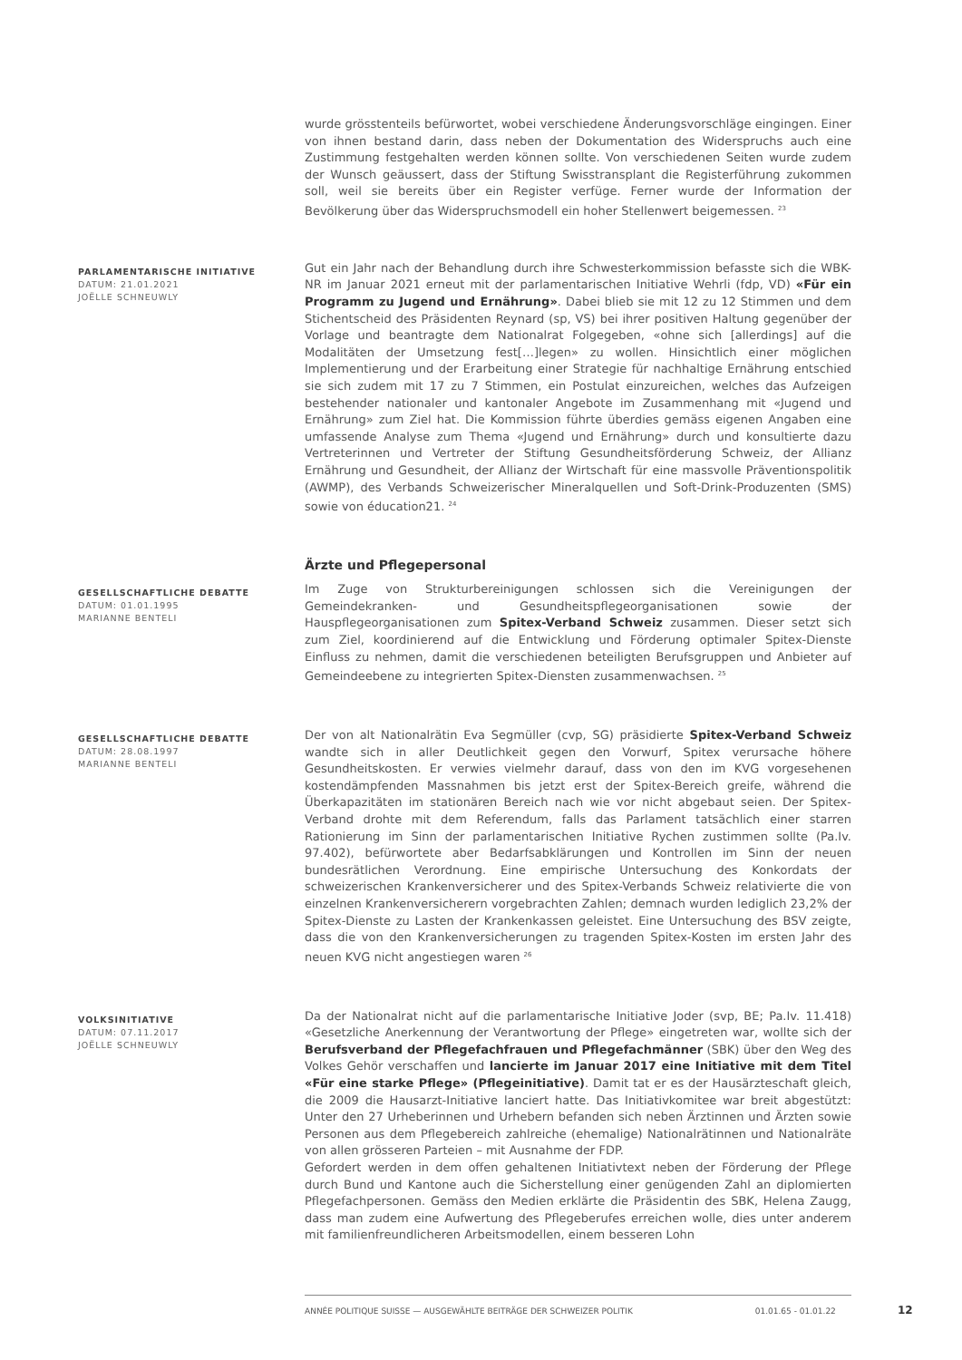wurde grösstenteils befürwortet, wobei verschiedene Änderungsvorschläge eingingen. Einer von ihnen bestand darin, dass neben der Dokumentation des Widerspruchs auch eine Zustimmung festgehalten werden können sollte. Von verschiedenen Seiten wurde zudem der Wunsch geäussert, dass der Stiftung Swisstransplant die Registerführung zukommen soll, weil sie bereits über ein Register verfüge. Ferner wurde der Information der Bevölkerung über das Widerspruchsmodell ein hoher Stellenwert beigemessen. <sup>23</sup>
PARLAMENTARISCHE INITIATIVE
DATUM: 21.01.2021
JOËLLE SCHNEUWLY
Gut ein Jahr nach der Behandlung durch ihre Schwesterkommission befasste sich die WBK-NR im Januar 2021 erneut mit der parlamentarischen Initiative Wehrli (fdp, VD) «Für ein Programm zu Jugend und Ernährung». Dabei blieb sie mit 12 zu 12 Stimmen und dem Stichentscheid des Präsidenten Reynard (sp, VS) bei ihrer positiven Haltung gegenüber der Vorlage und beantragte dem Nationalrat Folgegeben, «ohne sich [allerdings] auf die Modalitäten der Umsetzung fest[…]legen» zu wollen. Hinsichtlich einer möglichen Implementierung und der Erarbeitung einer Strategie für nachhaltige Ernährung entschied sie sich zudem mit 17 zu 7 Stimmen, ein Postulat einzureichen, welches das Aufzeigen bestehender nationaler und kantonaler Angebote im Zusammenhang mit «Jugend und Ernährung» zum Ziel hat. Die Kommission führte überdies gemäss eigenen Angaben eine umfassende Analyse zum Thema «Jugend und Ernährung» durch und konsultierte dazu Vertreterinnen und Vertreter der Stiftung Gesundheitsförderung Schweiz, der Allianz Ernährung und Gesundheit, der Allianz der Wirtschaft für eine massvolle Präventionspolitik (AWMP), des Verbands Schweizerischer Mineralquellen und Soft-Drink-Produzenten (SMS) sowie von éducation21. <sup>24</sup>
Ärzte und Pflegepersonal
GESELLSCHAFTLICHE DEBATTE
DATUM: 01.01.1995
MARIANNE BENTELI
Im Zuge von Strukturbereinigungen schlossen sich die Vereinigungen der Gemeindekranken- und Gesundheitspflegeorganisationen sowie der Hauspflegeorganisationen zum Spitex-Verband Schweiz zusammen. Dieser setzt sich zum Ziel, koordinierend auf die Entwicklung und Förderung optimaler Spitex-Dienste Einfluss zu nehmen, damit die verschiedenen beteiligten Berufsgruppen und Anbieter auf Gemeindeebene zu integrierten Spitex-Diensten zusammenwachsen. <sup>25</sup>
GESELLSCHAFTLICHE DEBATTE
DATUM: 28.08.1997
MARIANNE BENTELI
Der von alt Nationalrätin Eva Segmüller (cvp, SG) präsidierte Spitex-Verband Schweiz wandte sich in aller Deutlichkeit gegen den Vorwurf, Spitex verursache höhere Gesundheitskosten. Er verwies vielmehr darauf, dass von den im KVG vorgesehenen kostendämpfenden Massnahmen bis jetzt erst der Spitex-Bereich greife, während die Überkapazitäten im stationären Bereich nach wie vor nicht abgebaut seien. Der Spitex-Verband drohte mit dem Referendum, falls das Parlament tatsächlich einer starren Rationierung im Sinn der parlamentarischen Initiative Rychen zustimmen sollte (Pa.Iv. 97.402), befürwortete aber Bedarfsabklärungen und Kontrollen im Sinn der neuen bundesrätlichen Verordnung. Eine empirische Untersuchung des Konkordats der schweizerischen Krankenversicherer und des Spitex-Verbands Schweiz relativierte die von einzelnen Krankenversicherern vorgebrachten Zahlen; demnach wurden lediglich 23,2% der Spitex-Dienste zu Lasten der Krankenkassen geleistet. Eine Untersuchung des BSV zeigte, dass die von den Krankenversicherungen zu tragenden Spitex-Kosten im ersten Jahr des neuen KVG nicht angestiegen waren <sup>26</sup>
VOLKSINITIATIVE
DATUM: 07.11.2017
JOËLLE SCHNEUWLY
Da der Nationalrat nicht auf die parlamentarische Initiative Joder (svp, BE; Pa.Iv. 11.418) «Gesetzliche Anerkennung der Verantwortung der Pflege» eingetreten war, wollte sich der Berufsverband der Pflegefachfrauen und Pflegefachmänner (SBK) über den Weg des Volkes Gehör verschaffen und lancierte im Januar 2017 eine Initiative mit dem Titel «Für eine starke Pflege» (Pflegeinitiative). Damit tat er es der Hausärzteschaft gleich, die 2009 die Hausarzt-Initiative lanciert hatte. Das Initiativkomitee war breit abgestützt: Unter den 27 Urheberinnen und Urhebern befanden sich neben Ärztinnen und Ärzten sowie Personen aus dem Pflegebereich zahlreiche (ehemalige) Nationalrätinnen und Nationalräte von allen grösseren Parteien – mit Ausnahme der FDP.
Gefordert werden in dem offen gehaltenen Initiativtext neben der Förderung der Pflege durch Bund und Kantone auch die Sicherstellung einer genügenden Zahl an diplomierten Pflegefachpersonen. Gemäss den Medien erklärte die Präsidentin des SBK, Helena Zaugg, dass man zudem eine Aufwertung des Pflegeberufes erreichen wolle, dies unter anderem mit familienfreundlicheren Arbeitsmodellen, einem besseren Lohn
ANNÉE POLITIQUE SUISSE — AUSGEWÄHLTE BEITRÄGE DER SCHWEIZER POLITIK 01.01.65 - 01.01.22
12